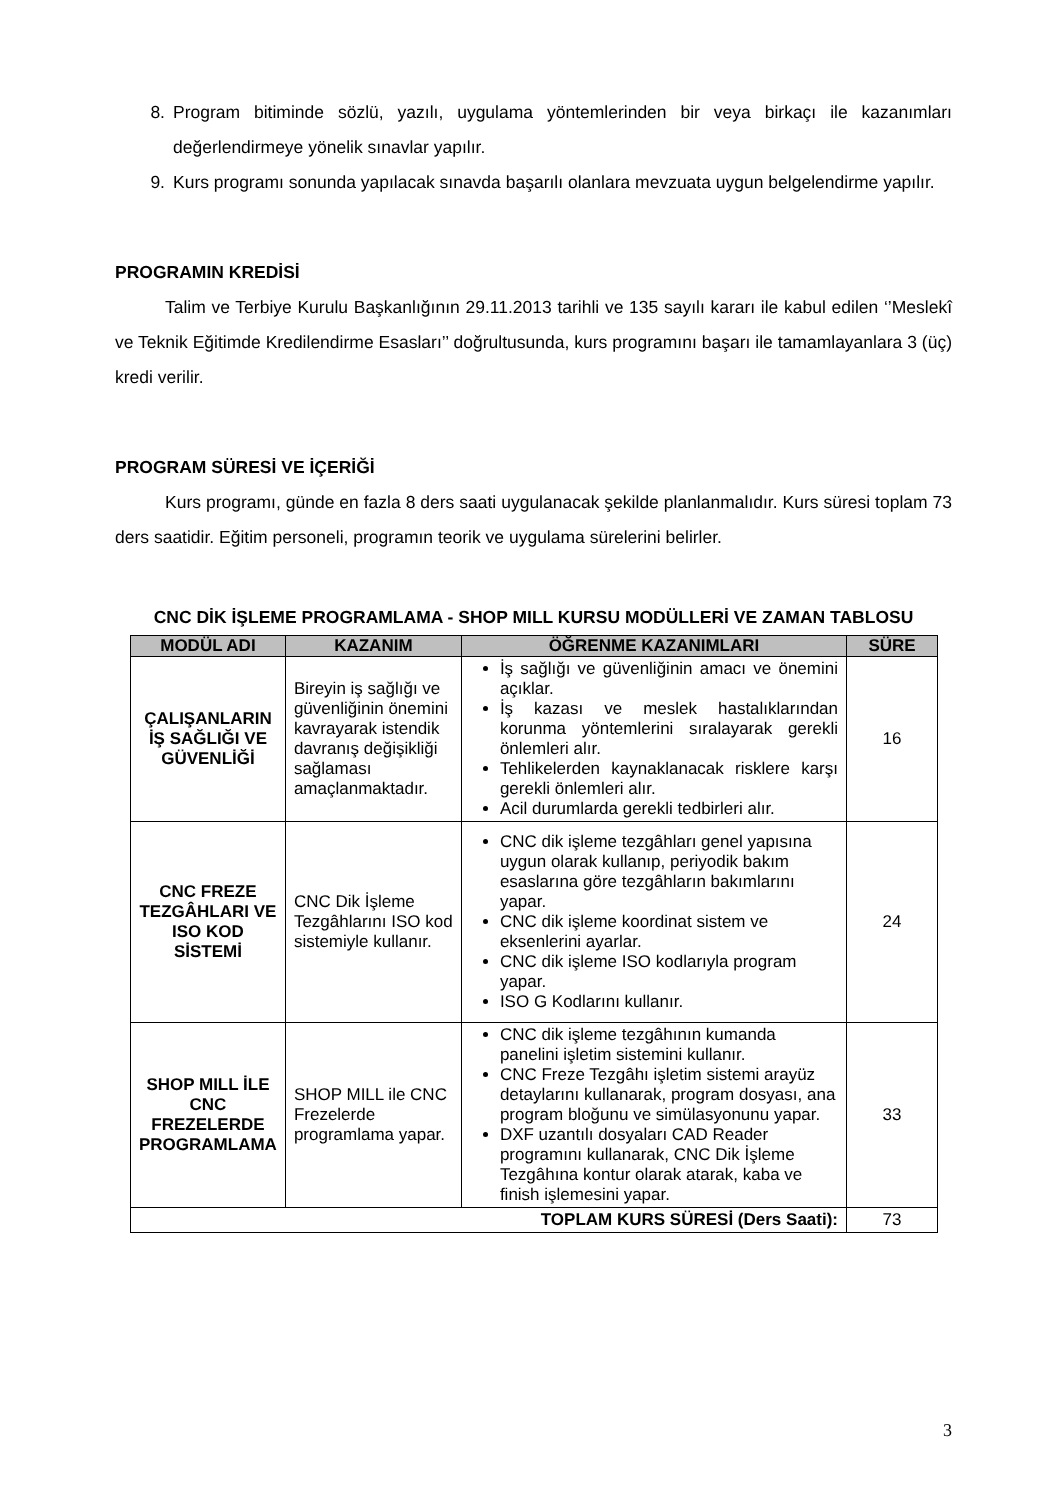8.
Program bitiminde sözlü, yazılı, uygulama yöntemlerinden bir veya birkaçı ile kazanımları değerlendirmeye yönelik sınavlar yapılır.
9.
Kurs programı sonunda yapılacak sınavda başarılı olanlara mevzuata uygun belgelendirme yapılır.
PROGRAMIN KREDİSİ
Talim ve Terbiye Kurulu Başkanlığının 29.11.2013 tarihli ve 135 sayılı kararı ile kabul edilen ‘’Meslekî ve Teknik Eğitimde Kredilendirme Esasları’’ doğrultusunda, kurs programını başarı ile tamamlayanlara 3 (üç) kredi verilir.
PROGRAM SÜRESİ VE İÇERİĞİ
Kurs programı, günde en fazla 8 ders saati uygulanacak şekilde planlanmalıdır. Kurs süresi toplam 73 ders saatidir. Eğitim personeli, programın teorik ve uygulama sürelerini belirler.
CNC DİK İŞLEME PROGRAMLAMA - SHOP MILL KURSU MODÜLLERİ VE ZAMAN TABLOSU
| MODÜL ADI | KAZANIM | ÖĞRENME KAZANIMLARI | SÜRE |
| --- | --- | --- | --- |
| ÇALIŞANLARIN İŞ SAĞLIĞI VE GÜVENLİĞİ | Bireyin iş sağlığı ve güvenliğinin önemini kavrayarak istendik davranış değişikliği sağlaması amaçlanmaktadır. | İş sağlığı ve güvenliğinin amacı ve önemini açıklar. İş kazası ve meslek hastalıklarından korunma yöntemlerini sıralayarak gerekli önlemleri alır. Tehlikelerden kaynaklanacak risklere karşı gerekli önlemleri alır. Acil durumlarda gerekli tedbirleri alır. | 16 |
| CNC FREZE TEZGÂHLARI VE ISO KOD SİSTEMİ | CNC Dik İşleme Tezgâhlarını ISO kod sistemiyle kullanır. | CNC dik işleme tezgâhları genel yapısına uygun olarak kullanıp, periyodik bakım esaslarına göre tezgâhların bakımlarını yapar. CNC dik işleme koordinat sistem ve eksenlerini ayarlar. CNC dik işleme ISO kodlarıyla program yapar. ISO G Kodlarını kullanır. | 24 |
| SHOP MILL İLE CNC FREZELERDE PROGRAMLAMA | SHOP MILL ile CNC Frezelerde programlama yapar. | CNC dik işleme tezgâhının kumanda panelini işletim sistemini kullanır. CNC Freze Tezgâhı işletim sistemi arayüz detaylarını kullanarak, program dosyası, ana program bloğunu ve simülasyonunu yapar. DXF uzantılı dosyaları CAD Reader programını kullanarak, CNC Dik İşleme Tezgâhına kontur olarak atarak, kaba ve finish işlemesini yapar. | 33 |
| TOPLAM KURS SÜRESİ (Ders Saati): | | | 73 |
3